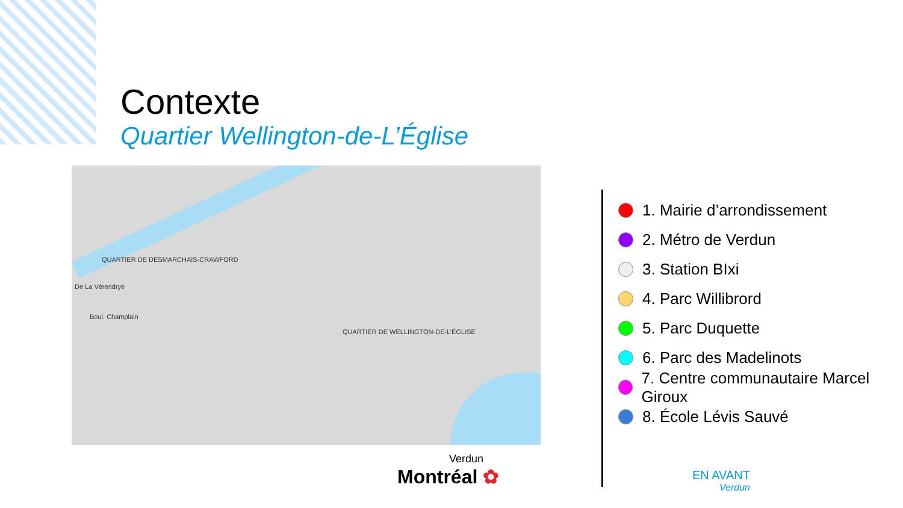Contexte
Quartier Wellington-de-L’Église
De La Vérendrye
QUARTIER DE DESMARCHAIS-CRAWFORD
QUARTIER DE WELLINGTON-DE-L’ÉGLISE
Boul. Champlain
1. Mairie d’arrondissement
2. Métro de Verdun
3. Station BIxi
4. Parc Willibrord
5. Parc Duquette
6. Parc des Madelinots
7. Centre communautaire Marcel Giroux
8. École Lévis Sauvé
Verdun
Montréal ✿
EN AVANT
Verdun